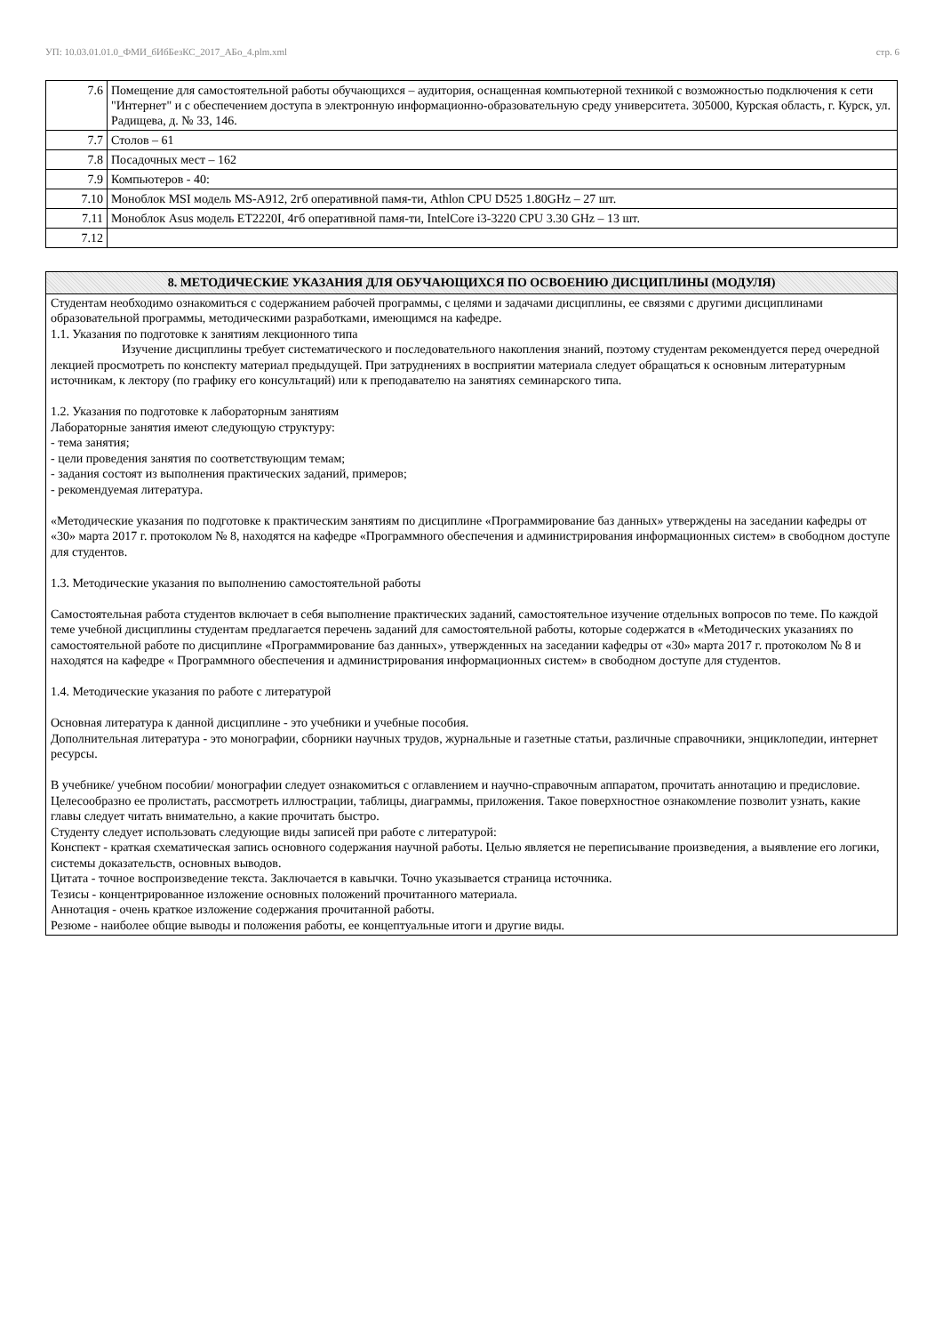УП: 10.03.01.01.0_ФМИ_бИбБезКС_2017_АБо_4.plm.xml стр. 6
| 7.6 | Помещение для самостоятельной работы обучающихся – аудитория, оснащенная компьютерной техникой с возможностью подключения к сети "Интернет" и с обеспечением доступа в электронную информационно-образовательную среду университета. 305000, Курская область, г. Курск, ул. Радищева, д. № 33, 146. |
| 7.7 | Столов – 61 |
| 7.8 | Посадочных мест – 162 |
| 7.9 | Компьютеров - 40: |
| 7.10 | Моноблок MSI модель MS-A912, 2гб оперативной памя-ти, Athlon CPU D525 1.80GHz – 27 шт. |
| 7.11 | Моноблок Asus модель ET2220I, 4гб оперативной памя-ти, IntelCore i3-3220 CPU 3.30 GHz – 13 шт. |
| 7.12 | |
8. МЕТОДИЧЕСКИЕ УКАЗАНИЯ ДЛЯ ОБУЧАЮЩИХСЯ ПО ОСВОЕНИЮ ДИСЦИПЛИНЫ (МОДУЛЯ)
Студентам необходимо ознакомиться с содержанием рабочей программы, с целями и задачами дисциплины, ее связями с другими дисциплинами образовательной программы, методическими разработками, имеющимся на кафедре.
1.1. Указания по подготовке к занятиям лекционного типа
Изучение дисциплины требует систематического и последовательного накопления знаний, поэтому студентам рекомендуется перед очередной лекцией просмотреть по конспекту материал предыдущей. При затруднениях в восприятии материала следует обращаться к основным литературным источникам, к лектору (по графику его консультаций) или к преподавателю на занятиях семинарского типа.
1.2. Указания по подготовке к лабораторным занятиям
Лабораторные занятия имеют следующую структуру:
- тема занятия;
- цели проведения занятия по соответствующим темам;
- задания состоят из выполнения практических заданий, примеров;
- рекомендуемая литература.
«Методические указания по подготовке к практическим занятиям по дисциплине «Программирование баз данных» утверждены на заседании кафедры от «30» марта 2017 г. протоколом № 8, находятся на кафедре «Программного обеспечения и администрирования информационных систем» в свободном доступе для студентов.
1.3. Методические указания по выполнению самостоятельной работы
Самостоятельная работа студентов включает в себя выполнение практических заданий, самостоятельное изучение отдельных вопросов по теме. По каждой теме учебной дисциплины студентам предлагается перечень заданий для самостоятельной работы, которые содержатся в «Методических указаниях по самостоятельной работе по дисциплине «Программирование баз данных», утвержденных на заседании кафедры от «30» марта 2017 г. протоколом № 8 и находятся на кафедре « Программного обеспечения и администрирования информационных систем» в свободном доступе для студентов.
1.4. Методические указания по работе с литературой
Основная литература к данной дисциплине - это учебники и учебные пособия.
Дополнительная литература - это монографии, сборники научных трудов, журнальные и газетные статьи, различные справочники, энциклопедии, интернет ресурсы.
В учебнике/ учебном пособии/ монографии следует ознакомиться с оглавлением и научно-справочным аппаратом, прочитать аннотацию и предисловие. Целесообразно ее пролистать, рассмотреть иллюстрации, таблицы, диаграммы, приложения. Такое поверхностное ознакомление позволит узнать, какие главы следует читать внимательно, а какие прочитать быстро.
Студенту следует использовать следующие виды записей при работе с литературой:
Конспект - краткая схематическая запись основного содержания научной работы. Целью является не переписывание произведения, а выявление его логики, системы доказательств, основных выводов.
Цитата - точное воспроизведение текста. Заключается в кавычки. Точно указывается страница источника.
Тезисы - концентрированное изложение основных положений прочитанного материала.
Аннотация - очень краткое изложение содержания прочитанной работы.
Резюме - наиболее общие выводы и положения работы, ее концептуальные итоги и другие виды.